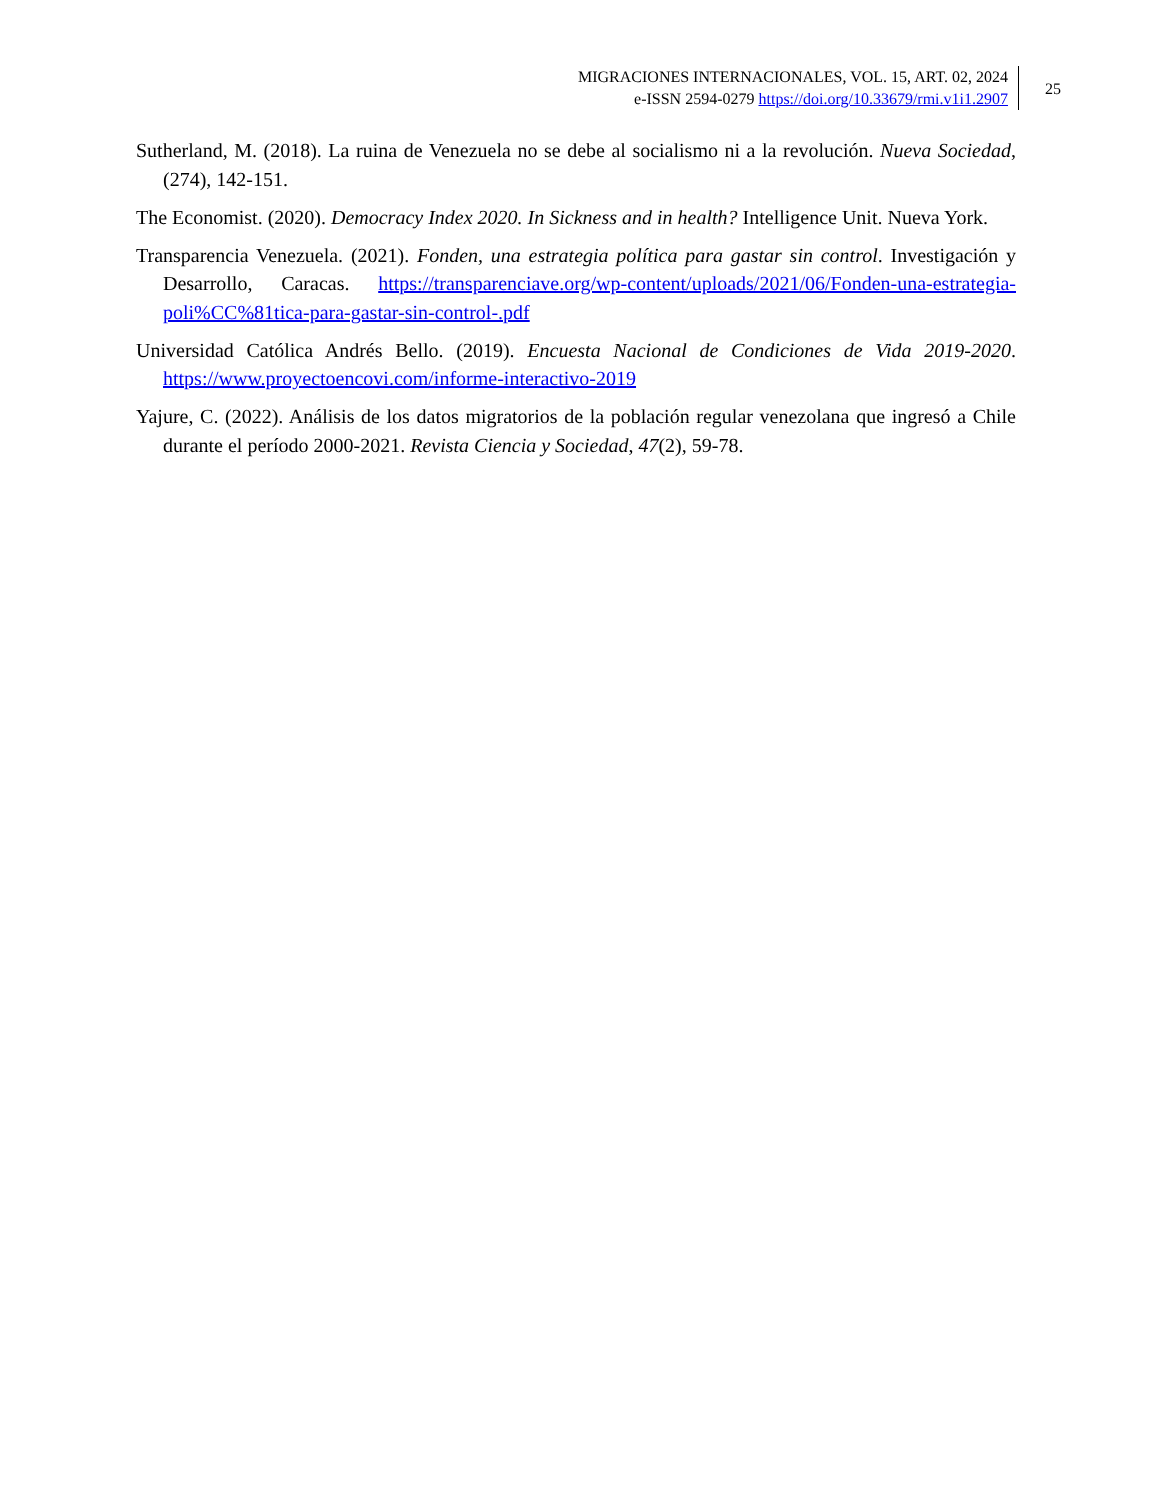MIGRACIONES INTERNACIONALES, VOL. 15, ART. 02, 2024
e-ISSN 2594-0279 https://doi.org/10.33679/rmi.v1i1.2907
25
Sutherland, M. (2018). La ruina de Venezuela no se debe al socialismo ni a la revolución. Nueva Sociedad, (274), 142-151.
The Economist. (2020). Democracy Index 2020. In Sickness and in health? Intelligence Unit. Nueva York.
Transparencia Venezuela. (2021). Fonden, una estrategia política para gastar sin control. Investigación y Desarrollo, Caracas. https://transparenciave.org/wp-content/uploads/2021/06/Fonden-una-estrategia-poli%CC%81tica-para-gastar-sin-control-.pdf
Universidad Católica Andrés Bello. (2019). Encuesta Nacional de Condiciones de Vida 2019-2020. https://www.proyectoencovi.com/informe-interactivo-2019
Yajure, C. (2022). Análisis de los datos migratorios de la población regular venezolana que ingresó a Chile durante el período 2000-2021. Revista Ciencia y Sociedad, 47(2), 59-78.